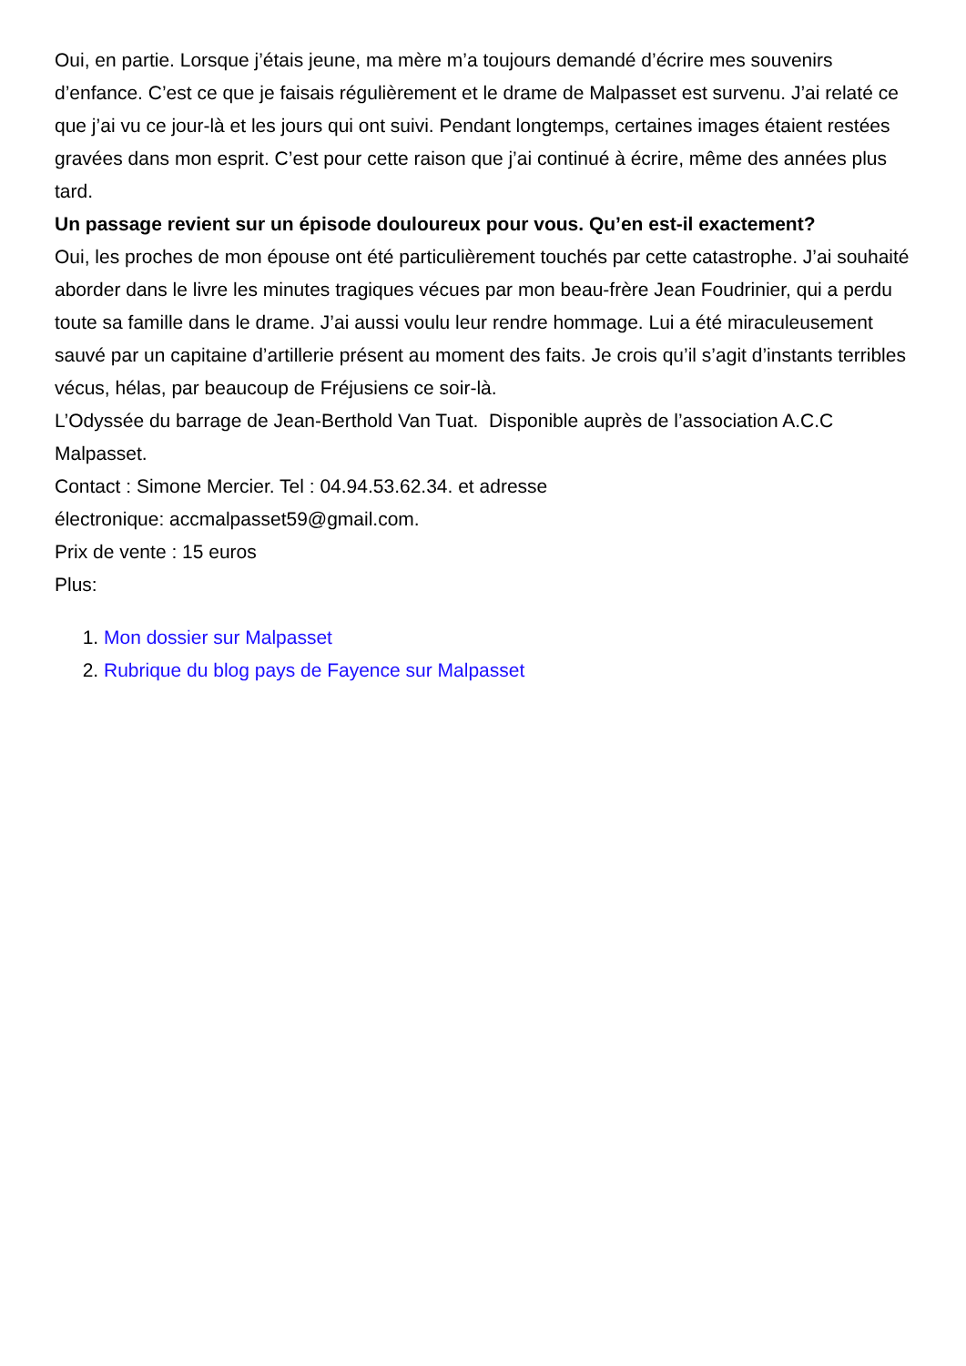Oui, en partie. Lorsque j’étais jeune, ma mère m’a toujours demandé d’écrire mes souvenirs d’enfance. C’est ce que je faisais régulièrement et le drame de Malpasset est survenu. J’ai relaté ce que j’ai vu ce jour-là et les jours qui ont suivi. Pendant longtemps, certaines images étaient restées gravées dans mon esprit. C’est pour cette raison que j’ai continué à écrire, même des années plus tard.
Un passage revient sur un épisode douloureux pour vous. Qu’en est-il exactement?
Oui, les proches de mon épouse ont été particulièrement touchés par cette catastrophe. J’ai souhaité aborder dans le livre les minutes tragiques vécues par mon beau-frère Jean Foudrinier, qui a perdu toute sa famille dans le drame. J’ai aussi voulu leur rendre hommage. Lui a été miraculeusement sauvé par un capitaine d’artillerie présent au moment des faits. Je crois qu’il s’agit d’instants terribles vécus, hélas, par beaucoup de Fréjusiens ce soir-là.
L’Odyssée du barrage de Jean-Berthold Van Tuat. Disponible auprès de l’association A.C.C Malpasset.
Contact : Simone Mercier. Tel : 04.94.53.62.34. et adresse
électronique: accmalpasset59@gmail.com.
Prix de vente : 15 euros
Plus:
1. Mon dossier sur Malpasset
2. Rubrique du blog pays de Fayence sur Malpasset